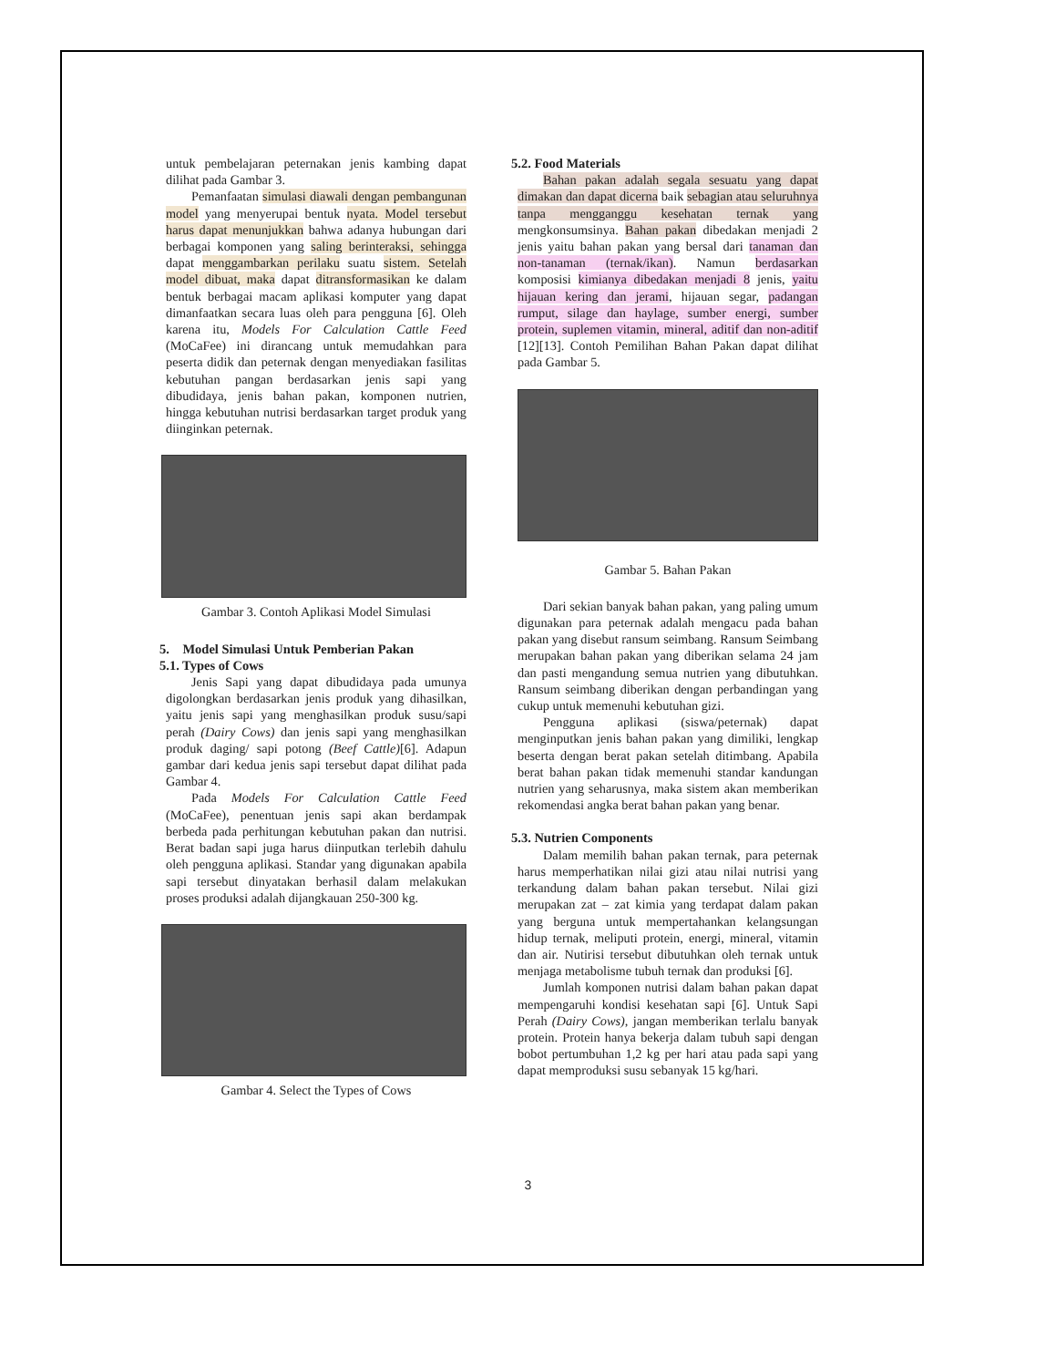untuk pembelajaran peternakan jenis kambing dapat dilihat pada Gambar 3.
Pemanfaatan simulasi diawali dengan pembangunan model yang menyerupai bentuk nyata. Model tersebut harus dapat menunjukkan bahwa adanya hubungan dari berbagai komponen yang saling berinteraksi, sehingga dapat menggambarkan perilaku suatu sistem. Setelah model dibuat, maka dapat ditransformasikan ke dalam bentuk berbagai macam aplikasi komputer yang dapat dimanfaatkan secara luas oleh para pengguna [6]. Oleh karena itu, Models For Calculation Cattle Feed (MoCaFee) ini dirancang untuk memudahkan para peserta didik dan peternak dengan menyediakan fasilitas kebutuhan pangan berdasarkan jenis sapi yang dibudidaya, jenis bahan pakan, komponen nutrien, hingga kebutuhan nutrisi berdasarkan target produk yang diinginkan peternak.
Gambar 3. Contoh Aplikasi Model Simulasi
5. Model Simulasi Untuk Pemberian Pakan
5.1. Types of Cows
Jenis Sapi yang dapat dibudidaya pada umunya digolongkan berdasarkan jenis produk yang dihasilkan, yaitu jenis sapi yang menghasilkan produk susu/sapi perah (Dairy Cows) dan jenis sapi yang menghasilkan produk daging/ sapi potong (Beef Cattle)[6]. Adapun gambar dari kedua jenis sapi tersebut dapat dilihat pada Gambar 4.
Pada Models For Calculation Cattle Feed (MoCaFee), penentuan jenis sapi akan berdampak berbeda pada perhitungan kebutuhan pakan dan nutrisi. Berat badan sapi juga harus diinputkan terlebih dahulu oleh pengguna aplikasi. Standar yang digunakan apabila sapi tersebut dinyatakan berhasil dalam melakukan proses produksi adalah dijangkauan 250-300 kg.
Gambar 4. Select the Types of Cows
5.2. Food Materials
Bahan pakan adalah segala sesuatu yang dapat dimakan dan dapat dicerna baik sebagian atau seluruhnya tanpa mengganggu kesehatan ternak yang mengkonsumsinya. Bahan pakan dibedakan menjadi 2 jenis yaitu bahan pakan yang bersal dari tanaman dan non-tanaman (ternak/ikan). Namun berdasarkan komposisi kimianya dibedakan menjadi 8 jenis, yaitu hijauan kering dan jerami, hijauan segar, padangan rumput, silage dan haylage, sumber energi, sumber protein, suplemen vitamin, mineral, aditif dan non-aditif [12][13]. Contoh Pemilihan Bahan Pakan dapat dilihat pada Gambar 5.
Gambar 5. Bahan Pakan
Dari sekian banyak bahan pakan, yang paling umum digunakan para peternak adalah mengacu pada bahan pakan yang disebut ransum seimbang. Ransum Seimbang merupakan bahan pakan yang diberikan selama 24 jam dan pasti mengandung semua nutrien yang dibutuhkan. Ransum seimbang diberikan dengan perbandingan yang cukup untuk memenuhi kebutuhan gizi.
Pengguna aplikasi (siswa/peternak) dapat menginputkan jenis bahan pakan yang dimiliki, lengkap beserta dengan berat pakan setelah ditimbang. Apabila berat bahan pakan tidak memenuhi standar kandungan nutrien yang seharusnya, maka sistem akan memberikan rekomendasi angka berat bahan pakan yang benar.
5.3. Nutrien Components
Dalam memilih bahan pakan ternak, para peternak harus memperhatikan nilai gizi atau nilai nutrisi yang terkandung dalam bahan pakan tersebut. Nilai gizi merupakan zat – zat kimia yang terdapat dalam pakan yang berguna untuk mempertahankan kelangsungan hidup ternak, meliputi protein, energi, mineral, vitamin dan air. Nutirisi tersebut dibutuhkan oleh ternak untuk menjaga metabolisme tubuh ternak dan produksi [6].
Jumlah komponen nutrisi dalam bahan pakan dapat mempengaruhi kondisi kesehatan sapi [6]. Untuk Sapi Perah (Dairy Cows), jangan memberikan terlalu banyak protein. Protein hanya bekerja dalam tubuh sapi dengan bobot pertumbuhan 1,2 kg per hari atau pada sapi yang dapat memproduksi susu sebanyak 15 kg/hari.
3